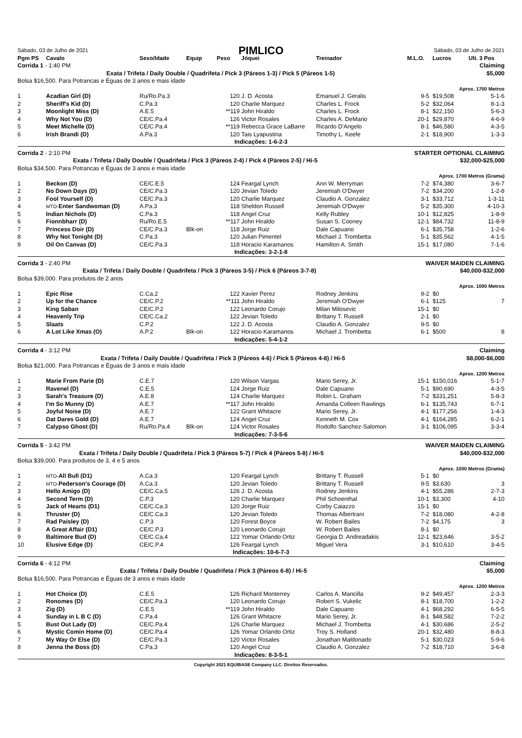| Sábado, 03 de Julho de 2021 | PIMLICO | Sábado, 03 de Julho de 2021 |
| Pgm PS | Cavalo | Sexo/Idade | Equip | Peso | Jóquei | Treinador | M.L.O. | Lucros | Ult. 3 Pos |
| --- | --- | --- | --- | --- | --- | --- | --- | --- | --- |
| Corrida 1 - 1:40 PM | Claiming |
| Exata / Trifeta / Daily Double / Quadrifeta / Pick 3 (Páreos 1-3) / Pick 5 (Páreos 1-5) | $5,000 |
| Bolsa $16,500. Para Potrancas e Éguas de 3 anos e mais idade | |
| | Aprox. 1700 Metros |
| 1 | Acadian Girl (D) | Ru/Ro.Pa.3 | | 120 | J. D. Acosta | Emanuel J. Geralis | 9-5 | $19,508 | 5-1-6 |
| 2 | Sheriff's Kid (D) | C.Pa.3 | | 120 | Charlie Marquez | Charles L. Frock | 5-2 | $32,064 | 8-1-3 |
| 3 | Moonlight Miss (D) | A.E.5 | | **119 | John Hiraldo | Charles L. Frock | 8-1 | $22,150 | 5-6-3 |
| 4 | Why Not You (D) | CE/C.Pa.4 | | 126 | Victor Rosales | Charles A. DeMario | 20-1 | $29,870 | 4-6-9 |
| 5 | Meet Michelle (D) | CE/C.Pa.4 | | **119 | Rebecca Grace LaBarre | Ricardo D'Angelo | 8-1 | $46,580 | 4-3-5 |
| 6 | Irish Brandi (D) | A.Pa.3 | | 120 | Tais Lyapustina | Timothy L. Keefe | 2-1 | $18,900 | 1-3-3 |
| Indicações: 1-6-2-3 | | | | | | | | | |
| Corrida 2 - 2:10 PM | STARTER OPTIONAL CLAIMING |
| Exata / Trifeta / Daily Double / Quadrifeta / Pick 3 (Páreos 2-4) / Pick 4 (Páreos 2-5) / Hi-5 | $32,000-$25,000 |
| Bolsa $34,500. Para Potrancas e Éguas de 3 anos e mais idade | |
| | Aprox. 1700 Metros (Grama) |
| 1 | Beckon (D) | CE/C.E.5 | | 124 | Feargal Lynch | Ann W. Merryman | 7-2 | $74,380 | 3-6-7 |
| 2 | No Down Days (D) | CE/C.Pa.3 | | 120 | Jevian Toledo | Jeremiah O'Dwyer | 7-2 | $34,200 | 1-2-8 |
| 3 | Fool Yourself (D) | CE/C.Pa.3 | | 120 | Charlie Marquez | Claudio A. Gonzalez | 3-1 | $33,712 | 1-3-11 |
| 4 | MTO- Enter Sandwoman (D) | A.Pa.3 | | 118 | Sheldon Russell | Jeremiah O'Dwyer | 5-2 | $35,300 | 4-10-3 |
| 5 | Indian Nichols (D) | C.Pa.3 | | 118 | Angel Cruz | Kelly Rubley | 10-1 | $12,825 | 1-8-9 |
| 6 | Fionnbharr (D) | Ru/Ro.E.5 | | **117 | John Hiraldo | Susan S. Cooney | 12-1 | $84,732 | 11-8-9 |
| 7 | Princess Doir (D) | CE/C.Pa.3 | Blk-on | 118 | Jorge Ruiz | Dale Capuano | 6-1 | $35,758 | 1-2-6 |
| 8 | Why Not Tonight (D) | C.Pa.3 | | 120 | Julian Pimentel | Michael J. Trombetta | 5-1 | $35,562 | 4-1-5 |
| 9 | Oil On Canvas (D) | CE/C.Pa.3 | | 118 | Horacio Karamanos | Hamilton A. Smith | 15-1 | $17,080 | 7-1-6 |
| Indicações: 3-2-1-8 | | | | | | | | | |
| Corrida 3 - 2:40 PM | WAIVER MAIDEN CLAIMING |
| Exata / Trifeta / Daily Double / Quadrifeta / Pick 3 (Páreos 3-5) / Pick 6 (Páreos 3-7-8) | $40,000-$32,000 |
| Bolsa $39,000. Para produtos de 2 anos | |
| | Aprox. 1000 Metros |
| 1 | Epic Rise | C.Ca.2 | | 122 | Xavier Perez | Rodney Jenkins | 9-2 | $0 | |
| 2 | Up for the Chance | CE/C.P.2 | | **111 | John Hiraldo | Jeremiah O'Dwyer | 6-1 | $125 | 7 |
| 3 | King Saban | CE/C.P.2 | | 122 | Leonardo Corujo | Milan Milosevic | 15-1 | $0 | |
| 4 | Heavenly Trip | CE/C.Ca.2 | | 122 | Jevian Toledo | Brittany T. Russell | 2-1 | $0 | |
| 5 | Slaats | C.P.2 | | 122 | J. D. Acosta | Claudio A. Gonzalez | 9-5 | $0 | |
| 6 | A Lot Like Xmas (O) | A.P.2 | Blk-on | 122 | Horacio Karamanos | Michael J. Trombetta | 6-1 | $500 | 8 |
| Indicações: 5-4-1-2 | | | | | | | | | |
| Corrida 4 - 3:12 PM | Claiming |
| Exata / Trifeta / Daily Double / Quadrifeta / Pick 3 (Páreos 4-6) / Pick 5 (Páreos 4-8) / Hi-5 | $8,000-$6,000 |
| Bolsa $21,000. Para Potrancas e Éguas de 3 anos e mais idade | |
| | Aprox. 1200 Metros |
| 1 | Marie From Parie (D) | C.E.7 | | 120 | Wilson Vargas | Mario Serey, Jr. | 15-1 | $150,016 | 5-1-7 |
| 2 | Ravenel (D) | C.E.5 | | 124 | Jorge Ruiz | Dale Capuano | 5-1 | $90,690 | 4-3-5 |
| 3 | Sarah's Treasure (D) | A.E.8 | | 124 | Charlie Marquez | Robin L. Graham | 7-2 | $331,251 | 5-8-3 |
| 4 | I'm So Munny (D) | A.E.7 | | **117 | John Hiraldo | Amanda Colleen Rawlings | 6-1 | $135,743 | 6-7-1 |
| 5 | Joyful Noise (D) | A.E.7 | | 122 | Grant Whitacre | Mario Serey, Jr. | 4-1 | $177,256 | 1-4-3 |
| 6 | Dat Dares Gold (D) | A.E.7 | | 124 | Angel Cruz | Kenneth M. Cox | 4-1 | $164,285 | 6-2-1 |
| 7 | Calypso Ghost (D) | Ru/Ro.Pa.4 | Blk-on | 124 | Victor Rosales | Rodolfo Sanchez-Salomon | 3-1 | $106,095 | 3-3-4 |
| Indicações: 7-3-5-6 | | | | | | | | | |
| Corrida 5 - 3:42 PM | WAIVER MAIDEN CLAIMING |
| Exata / Trifeta / Daily Double / Quadrifeta / Pick 3 (Páreos 5-7) / Pick 4 (Páreos 5-8) / Hi-5 | $40,000-$32,000 |
| Bolsa $39,000. Para produtos de 3, 4 e 5 anos | |
| | Aprox. 1000 Metros (Grama) |
| 1 | MTO- All Bull (D1) | A.Ca.3 | | 120 | Feargal Lynch | Brittany T. Russell | 5-1 | $0 | |
| 2 | MTO- Pederson's Courage (D) | A.Ca.3 | | 120 | Jevian Toledo | Brittany T. Russell | 9-5 | $3,630 | 3 |
| 3 | Hello Amigo (D) | CE/C.Ca.5 | | 126 | J. D. Acosta | Rodney Jenkins | 4-1 | $55,286 | 2-7-3 |
| 4 | Second Term (D) | C.P.3 | | 120 | Charlie Marquez | Phil Schoenthal | 10-1 | $3,300 | 4-10 |
| 5 | Jack of Hearts (D1) | CE/C.Ca.3 | | 120 | Jorge Ruiz | Corby Caiazzo | 15-1 | $0 | |
| 6 | Thruster (D) | CE/C.Ca.3 | | 120 | Jevian Toledo | Thomas Albertrani | 7-2 | $18,080 | 4-2-8 |
| 7 | Rad Paisley (D) | C.P.3 | | 120 | Forest Boyce | W. Robert Bailes | 7-2 | $4,175 | 3 |
| 8 | A Great Affair (D1) | CE/C.P.3 | | 120 | Leonardo Corujo | W. Robert Bailes | 8-1 | $0 | |
| 9 | Baltimore Bud (D) | CE/C.Ca.4 | | 122 | Yomar Orlando Ortiz | Georgia D. Andreadakis | 12-1 | $23,646 | 3-5-2 |
| 10 | Elusive Edge (D) | CE/C.P.4 | | 126 | Feargal Lynch | Miguel Vera | 3-1 | $10,610 | 3-4-5 |
| Indicações: 10-6-7-3 | | | | | | | | | |
| Corrida 6 - 4:12 PM | Claiming |
| Exata / Trifeta / Daily Double / Quadrifeta / Pick 3 (Páreos 6-8) / Hi-5 | $5,000 |
| Bolsa $16,500. Para Potrancas e Éguas de 3 anos e mais idade | |
| | Aprox. 1200 Metros |
| 1 | Hot Choice (D) | C.E.5 | | 126 | Richard Monterrey | Carlos A. Mancilla | 9-2 | $49,457 | 2-3-3 |
| 2 | Ronomes (D) | CE/C.Pa.3 | | 120 | Leonardo Corujo | Robert S. Vukelic | 8-1 | $18,700 | 1-2-2 |
| 3 | Zig (D) | C.E.5 | | **119 | John Hiraldo | Dale Capuano | 4-1 | $68,292 | 6-5-5 |
| 4 | Sunday in L B C (D) | C.Pa.4 | | 126 | Grant Whitacre | Mario Serey, Jr. | 8-1 | $48,582 | 7-2-2 |
| 5 | Bust Out Lady (D) | CE/C.Pa.4 | | 126 | Charlie Marquez | Michael J. Trombetta | 4-1 | $30,686 | 2-5-2 |
| 6 | Mystic Comin Home (D) | CE/C.Pa.4 | | 126 | Yomar Orlando Ortiz | Troy S. Holland | 20-1 | $32,480 | 8-8-3 |
| 7 | My Way Or Else (D) | CE/C.Pa.3 | | 120 | Victor Rosales | Jonathan Maldonado | 5-1 | $30,023 | 5-9-6 |
| 8 | Jenna the Boss (D) | C.Pa.3 | | 120 | Angel Cruz | Claudio A. Gonzalez | 7-2 | $18,710 | 3-6-8 |
| Indicações: 8-3-5-1 | | | | | | | | | |
Copyright 2021 EQUIBASE Company LLC. Direitos Reservados.